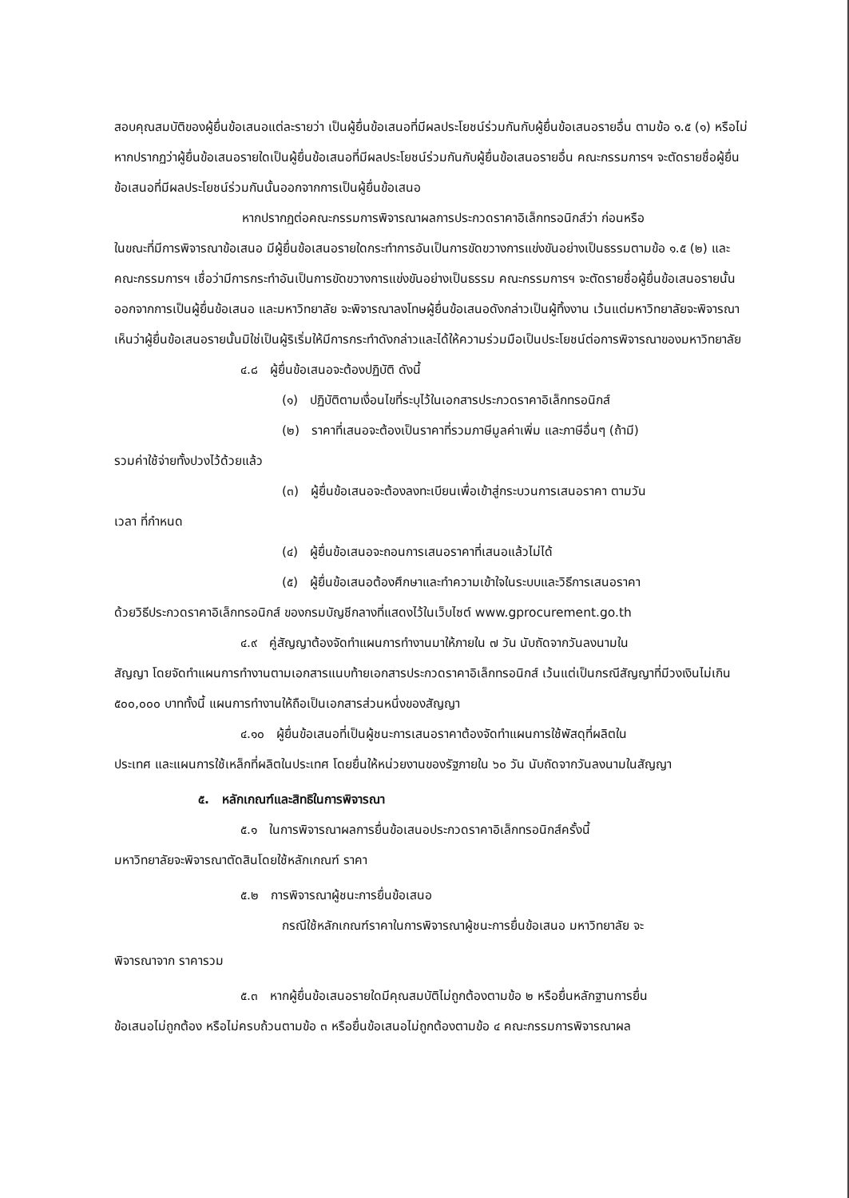สอบคุณสมบัติของผู้ยื่นข้อเสนอแต่ละรายว่า เป็นผู้ยื่นข้อเสนอที่มีผลประโยชน์ร่วมกันกับผู้ยื่นข้อเสนอรายอื่น ตามข้อ ๑.๕ (๑) หรือไม่ หากปรากฏว่าผู้ยื่นข้อเสนอรายใดเป็นผู้ยื่นข้อเสนอที่มีผลประโยชน์ร่วมกันกับผู้ยื่นข้อเสนอรายอื่น คณะกรรมการฯ จะตัดรายชื่อผู้ยื่นข้อเสนอที่มีผลประโยชน์ร่วมกันนั้นออกจากการเป็นผู้ยื่นข้อเสนอ
หากปรากฏต่อคณะกรรมการพิจารณาผลการประกวดราคาอิเล็กทรอนิกส์ว่า ก่อนหรือ
ในขณะที่มีการพิจารณาข้อเสนอ มีผู้ยื่นข้อเสนอรายใดกระทำการอันเป็นการขัดขวางการแข่งขันอย่างเป็นธรรมตามข้อ ๑.๕ (๒) และคณะกรรมการฯ เชื่อว่ามีการกระทำอันเป็นการขัดขวางการแข่งขันอย่างเป็นธรรม คณะกรรมการฯ จะตัดรายชื่อผู้ยื่นข้อเสนอรายนั้นออกจากการเป็นผู้ยื่นข้อเสนอ และมหาวิทยาลัย จะพิจารณาลงโทษผู้ยื่นข้อเสนอดังกล่าวเป็นผู้ทิ้งงาน เว้นแต่มหาวิทยาลัยจะพิจารณาเห็นว่าผู้ยื่นข้อเสนอรายนั้นมิใช่เป็นผู้ริเริ่มให้มีการกระทำดังกล่าวและได้ให้ความร่วมมือเป็นประโยชน์ต่อการพิจารณาของมหาวิทยาลัย
๔.๘ ผู้ยื่นข้อเสนอจะต้องปฏิบัติ ดังนี้
(๑) ปฏิบัติตามเงื่อนไขที่ระบุไว้ในเอกสารประกวดราคาอิเล็กทรอนิกส์
(๒) ราคาที่เสนอจะต้องเป็นราคาที่รวมภาษีมูลค่าเพิ่ม และภาษีอื่นๆ (ถ้ามี)
รวมค่าใช้จ่ายทั้งปวงไว้ด้วยแล้ว
(๓) ผู้ยื่นข้อเสนอจะต้องลงทะเบียนเพื่อเข้าสู่กระบวนการเสนอราคา ตามวัน
เวลา ที่กำหนด
(๔) ผู้ยื่นข้อเสนอจะถอนการเสนอราคาที่เสนอแล้วไม่ได้
(๕) ผู้ยื่นข้อเสนอต้องศึกษาและทำความเข้าใจในระบบและวิธีการเสนอราคา
ด้วยวิธีประกวดราคาอิเล็กทรอนิกส์ ของกรมบัญชีกลางที่แสดงไว้ในเว็บไซต์ www.gprocurement.go.th
๔.๙ คู่สัญญาต้องจัดทำแผนการทำงานมาให้ภายใน ๗ วัน นับถัดจากวันลงนามใน
สัญญา โดยจัดทำแผนการทำงานตามเอกสารแนบท้ายเอกสารประกวดราคาอิเล็กทรอนิกส์ เว้นแต่เป็นกรณีสัญญาที่มีวงเงินไม่เกิน ๕๐๐,๐๐๐ บาททั้งนี้ แผนการทำงานให้ถือเป็นเอกสารส่วนหนึ่งของสัญญา
๔.๑๐ ผู้ยื่นข้อเสนอที่เป็นผู้ชนะการเสนอราคาต้องจัดทำแผนการใช้พัสดุที่ผลิตใน
ประเทศ และแผนการใช้เหล็กที่ผลิตในประเทศ โดยยื่นให้หน่วยงานของรัฐภายใน ๖๐ วัน นับถัดจากวันลงนามในสัญญา
๕. หลักเกณฑ์และสิทธิในการพิจารณา
๕.๑ ในการพิจารณาผลการยื่นข้อเสนอประกวดราคาอิเล็กทรอนิกส์ครั้งนี้
มหาวิทยาลัยจะพิจารณาตัดสินโดยใช้หลักเกณฑ์ ราคา
๕.๒ การพิจารณาผู้ชนะการยื่นข้อเสนอ
กรณีใช้หลักเกณฑ์ราคาในการพิจารณาผู้ชนะการยื่นข้อเสนอ มหาวิทยาลัย จะ
พิจารณาจาก ราคารวม
๕.๓ หากผู้ยื่นข้อเสนอรายใดมีคุณสมบัติไม่ถูกต้องตามข้อ ๒ หรือยื่นหลักฐานการยื่น
ข้อเสนอไม่ถูกต้อง หรือไม่ครบถ้วนตามข้อ ๓ หรือยื่นข้อเสนอไม่ถูกต้องตามข้อ ๔ คณะกรรมการพิจารณาผล